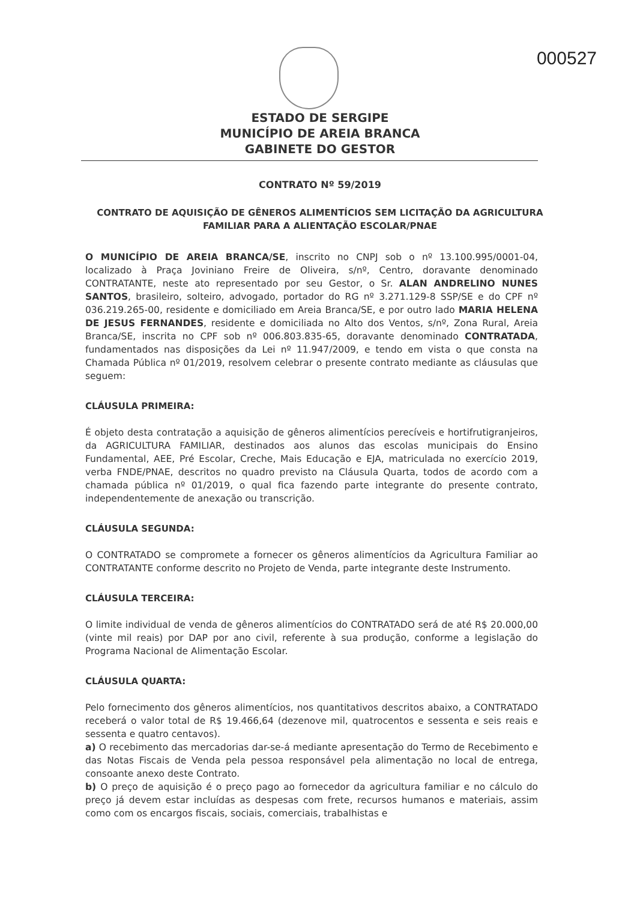000527
ESTADO DE SERGIPE
MUNICÍPIO DE AREIA BRANCA
GABINETE DO GESTOR
CONTRATO Nº 59/2019
CONTRATO DE AQUISIÇÃO DE GÊNEROS ALIMENTÍCIOS SEM LICITAÇÃO DA AGRICULTURA FAMILIAR PARA A ALIENTAÇÃO ESCOLAR/PNAE
O MUNICÍPIO DE AREIA BRANCA/SE, inscrito no CNPJ sob o nº 13.100.995/0001-04, localizado à Praça Joviniano Freire de Oliveira, s/nº, Centro, doravante denominado CONTRATANTE, neste ato representado por seu Gestor, o Sr. ALAN ANDRELINO NUNES SANTOS, brasileiro, solteiro, advogado, portador do RG nº 3.271.129-8 SSP/SE e do CPF nº 036.219.265-00, residente e domiciliado em Areia Branca/SE, e por outro lado MARIA HELENA DE JESUS FERNANDES, residente e domiciliada no Alto dos Ventos, s/nº, Zona Rural, Areia Branca/SE, inscrita no CPF sob nº 006.803.835-65, doravante denominado CONTRATADA, fundamentados nas disposições da Lei nº 11.947/2009, e tendo em vista o que consta na Chamada Pública nº 01/2019, resolvem celebrar o presente contrato mediante as cláusulas que seguem:
CLÁUSULA PRIMEIRA:
É objeto desta contratação a aquisição de gêneros alimentícios perecíveis e hortifrutigranjeiros, da AGRICULTURA FAMILIAR, destinados aos alunos das escolas municipais do Ensino Fundamental, AEE, Pré Escolar, Creche, Mais Educação e EJA, matriculada no exercício 2019, verba FNDE/PNAE, descritos no quadro previsto na Cláusula Quarta, todos de acordo com a chamada pública nº 01/2019, o qual fica fazendo parte integrante do presente contrato, independentemente de anexação ou transcrição.
CLÁUSULA SEGUNDA:
O CONTRATADO se compromete a fornecer os gêneros alimentícios da Agricultura Familiar ao CONTRATANTE conforme descrito no Projeto de Venda, parte integrante deste Instrumento.
CLÁUSULA TERCEIRA:
O limite individual de venda de gêneros alimentícios do CONTRATADO será de até R$ 20.000,00 (vinte mil reais) por DAP por ano civil, referente à sua produção, conforme a legislação do Programa Nacional de Alimentação Escolar.
CLÁUSULA QUARTA:
Pelo fornecimento dos gêneros alimentícios, nos quantitativos descritos abaixo, a CONTRATADO receberá o valor total de R$ 19.466,64 (dezenove mil, quatrocentos e sessenta e seis reais e sessenta e quatro centavos).
a) O recebimento das mercadorias dar-se-á mediante apresentação do Termo de Recebimento e das Notas Fiscais de Venda pela pessoa responsável pela alimentação no local de entrega, consoante anexo deste Contrato.
b) O preço de aquisição é o preço pago ao fornecedor da agricultura familiar e no cálculo do preço já devem estar incluídas as despesas com frete, recursos humanos e materiais, assim como com os encargos fiscais, sociais, comerciais, trabalhistas e